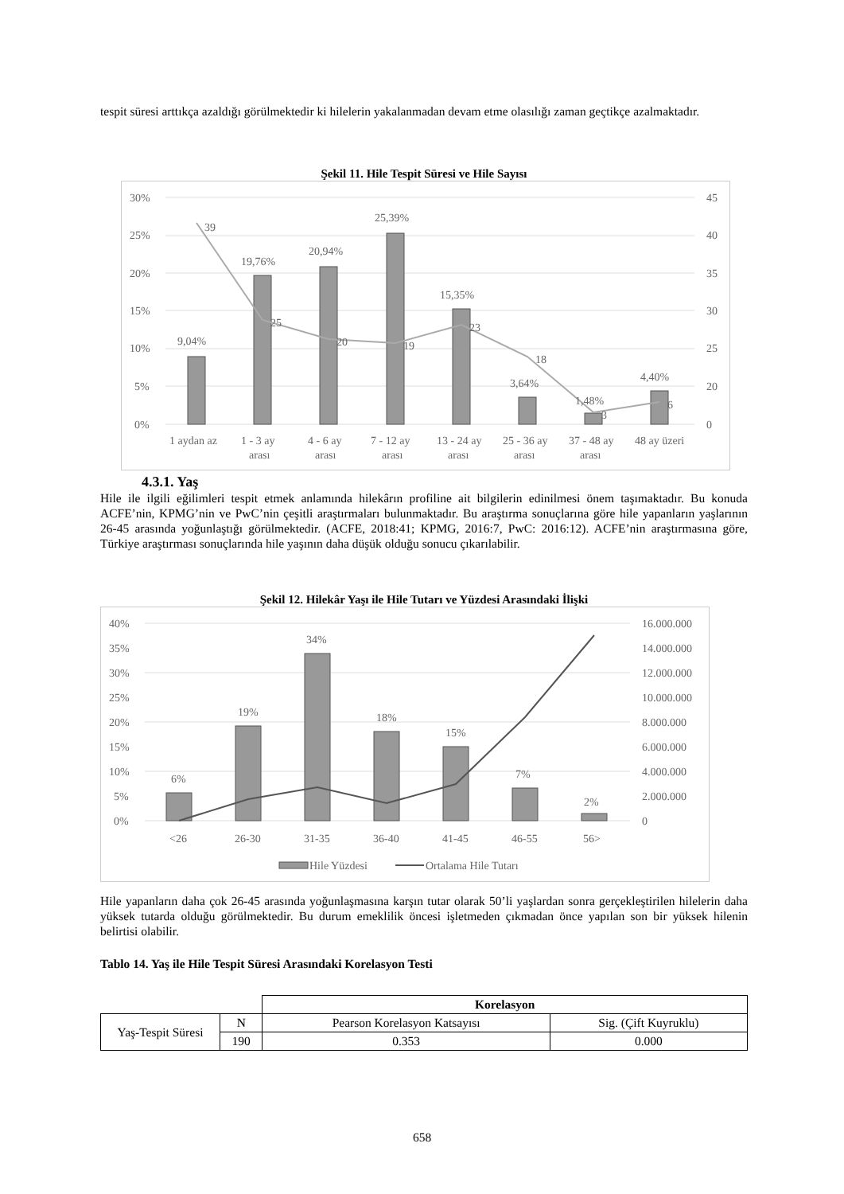tespit süresi arttıkça azaldığı görülmektedir ki hilelerin yakalanmadan devam etme olasılığı zaman geçtikçe azalmaktadır.
Şekil 11. Hile Tespit Süresi ve Hile Sayısı
30%
25%
20%
15%
10%
5%
0%
45
40
35
30
25
20
0
9,04%
19,76%
20,94%
25,39%
15,35%
3,64%
1,48%
4,40%
39
25
20
19
23
18
3
6
1 aydan az
1 - 3 ay
arası
4 - 6 ay
arası
7 - 12 ay
arası
13 - 24 ay
arası
25 - 36 ay
arası
37 - 48 ay
arası
48 ay üzeri
4.3.1. Yaş
Hile ile ilgili eğilimleri tespit etmek anlamında hilekârın profiline ait bilgilerin edinilmesi önem taşımaktadır. Bu konuda ACFE’nin, KPMG’nin ve PwC’nin çeşitli araştırmaları bulunmaktadır. Bu araştırma sonuçlarına göre hile yapanların yaşlarının 26-45 arasında yoğunlaştığı görülmektedir. (ACFE, 2018:41; KPMG, 2016:7, PwC: 2016:12). ACFE’nin araştırmasına göre, Türkiye araştırması sonuçlarında hile yaşının daha düşük olduğu sonucu çıkarılabilir.
Şekil 12. Hilekâr Yaşı ile Hile Tutarı ve Yüzdesi Arasındaki İlişki
40%
35%
30%
25%
20%
15%
10%
5%
0%
16.000.000
14.000.000
12.000.000
10.000.000
8.000.000
6.000.000
4.000.000
2.000.000
0
6%
19%
34%
18%
15%
7%
2%
<26
26-30
31-35
36-40
41-45
46-55
56>
Hile Yüzdesi
Ortalama Hile Tutarı
Hile yapanların daha çok 26-45 arasında yoğunlaşmasına karşın tutar olarak 50’li yaşlardan sonra gerçekleştirilen hilelerin daha yüksek tutarda olduğu görülmektedir. Bu durum emeklilik öncesi işletmeden çıkmadan önce yapılan son bir yüksek hilenin belirtisi olabilir.
Tablo 14. Yaş ile Hile Tespit Süresi Arasındaki Korelasyon Testi
| | | Korelasyon | |
| Yaş-Tespit Süresi | N | Pearson Korelasyon Katsayısı | Sig. (Çift Kuyruklu) |
| | 190 | 0.353 | 0.000 |
658